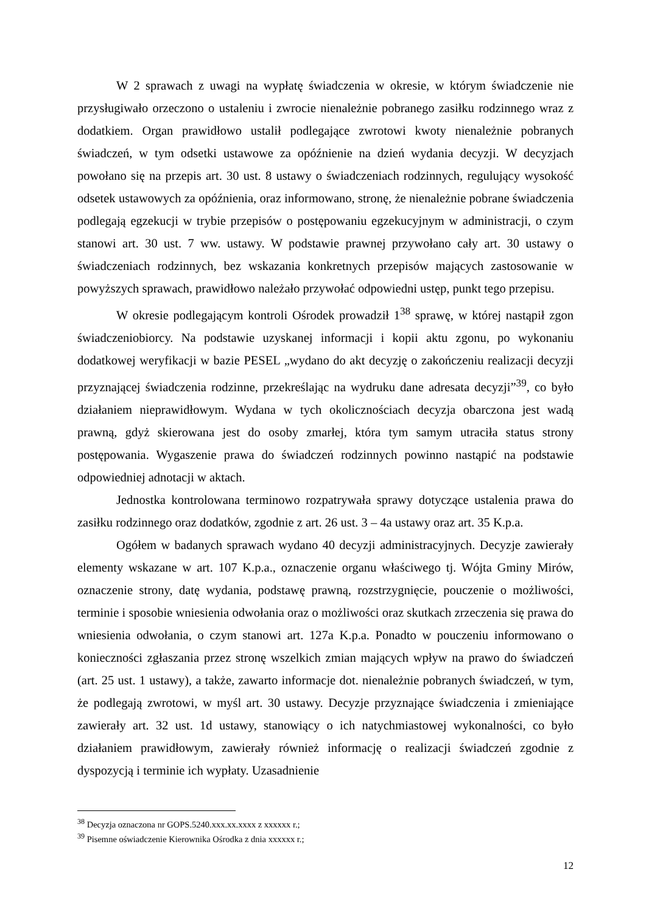W 2 sprawach z uwagi na wypłatę świadczenia w okresie, w którym świadczenie nie przysługiwało orzeczono o ustaleniu i zwrocie nienależnie pobranego zasiłku rodzinnego wraz z dodatkiem. Organ prawidłowo ustalił podlegające zwrotowi kwoty nienależnie pobranych świadczeń, w tym odsetki ustawowe za opóźnienie na dzień wydania decyzji. W decyzjach powołano się na przepis art. 30 ust. 8 ustawy o świadczeniach rodzinnych, regulujący wysokość odsetek ustawowych za opóźnienia, oraz informowano, stronę, że nienależnie pobrane świadczenia podlegają egzekucji w trybie przepisów o postępowaniu egzekucyjnym w administracji, o czym stanowi art. 30 ust. 7 ww. ustawy. W podstawie prawnej przywołano cały art. 30 ustawy o świadczeniach rodzinnych, bez wskazania konkretnych przepisów mających zastosowanie w powyższych sprawach, prawidłowo należało przywołać odpowiedni ustęp, punkt tego przepisu.
W okresie podlegającym kontroli Ośrodek prowadził 1<sup>38</sup> sprawę, w której nastąpił zgon świadczeniobiorcy. Na podstawie uzyskanej informacji i kopii aktu zgonu, po wykonaniu dodatkowej weryfikacji w bazie PESEL „wydano do akt decyzję o zakończeniu realizacji decyzji przyznającej świadczenia rodzinne, przekreślając na wydruku dane adresata decyzji”<sup>39</sup>, co było działaniem nieprawidłowym. Wydana w tych okolicznościach decyzja obarczona jest wadą prawną, gdyż skierowana jest do osoby zmarłej, która tym samym utraciła status strony postępowania. Wygaszenie prawa do świadczeń rodzinnych powinno nastąpić na podstawie odpowiedniej adnotacji w aktach.
Jednostka kontrolowana terminowo rozpatrywała sprawy dotyczące ustalenia prawa do zasiłku rodzinnego oraz dodatków, zgodnie z art. 26 ust. 3 – 4a ustawy oraz art. 35 K.p.a.
Ogółem w badanych sprawach wydano 40 decyzji administracyjnych. Decyzje zawierały elementy wskazane w art. 107 K.p.a., oznaczenie organu właściwego tj. Wójta Gminy Mirów, oznaczenie strony, datę wydania, podstawę prawną, rozstrzygnięcie, pouczenie o możliwości, terminie i sposobie wniesienia odwołania oraz o możliwości oraz skutkach zrzeczenia się prawa do wniesienia odwołania, o czym stanowi art. 127a K.p.a. Ponadto w pouczeniu informowano o konieczności zgłaszania przez stronę wszelkich zmian mających wpływ na prawo do świadczeń (art. 25 ust. 1 ustawy), a także, zawarto informacje dot. nienależnie pobranych świadczeń, w tym, że podlegają zwrotowi, w myśl art. 30 ustawy. Decyzje przyznające świadczenia i zmieniające zawierały art. 32 ust. 1d ustawy, stanowiący o ich natychmiastowej wykonalności, co było działaniem prawidłowym, zawierały również informację o realizacji świadczeń zgodnie z dyspozycją i terminie ich wypłaty. Uzasadnienie
<sup>38</sup> Decyzja oznaczona nr GOPS.5240.xxx.xx.xxxx z xxxxxx r.;
<sup>39</sup> Pisemne oświadczenie Kierownika Ośrodka z dnia xxxxxx r.;
12